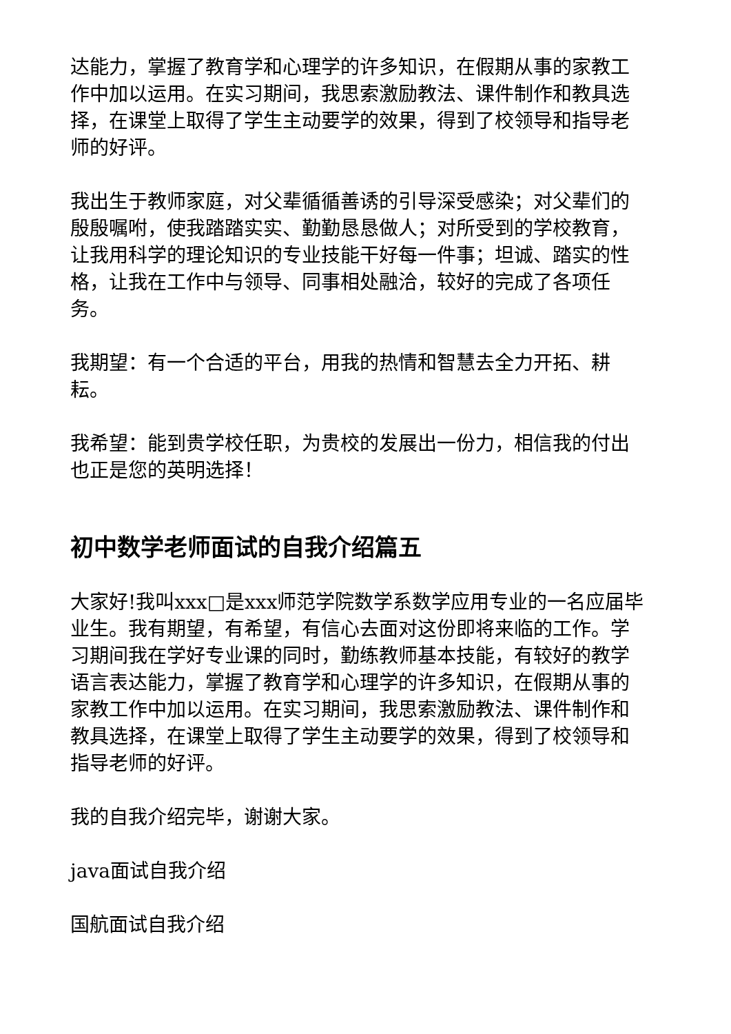达能力，掌握了教育学和心理学的许多知识，在假期从事的家教工作中加以运用。在实习期间，我思索激励教法、课件制作和教具选择，在课堂上取得了学生主动要学的效果，得到了校领导和指导老师的好评。
我出生于教师家庭，对父辈循循善诱的引导深受感染；对父辈们的殷殷嘱咐，使我踏踏实实、勤勤恳恳做人；对所受到的学校教育，让我用科学的理论知识的专业技能干好每一件事；坦诚、踏实的性格，让我在工作中与领导、同事相处融洽，较好的完成了各项任务。
我期望：有一个合适的平台，用我的热情和智慧去全力开拓、耕耘。
我希望：能到贵学校任职，为贵校的发展出一份力，相信我的付出也正是您的英明选择！
初中数学老师面试的自我介绍篇五
大家好!我叫xxx□是xxx师范学院数学系数学应用专业的一名应届毕业生。我有期望，有希望，有信心去面对这份即将来临的工作。学习期间我在学好专业课的同时，勤练教师基本技能，有较好的教学语言表达能力，掌握了教育学和心理学的许多知识，在假期从事的家教工作中加以运用。在实习期间，我思索激励教法、课件制作和教具选择，在课堂上取得了学生主动要学的效果，得到了校领导和指导老师的好评。
我的自我介绍完毕，谢谢大家。
java面试自我介绍
国航面试自我介绍